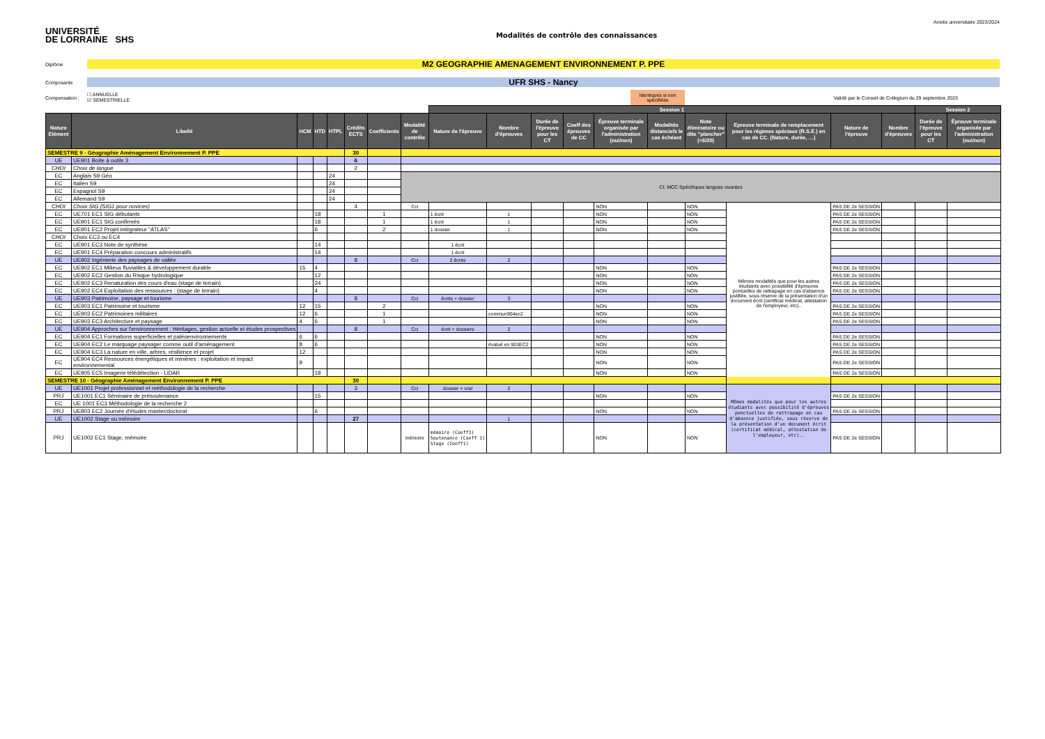UNIVERSITÉ
DE LORRAINE SHS
Modalités de contrôle des connaissances
Année universitaire 2023/2024
Diplôme
M2 GEOGRAPHIE AMENAGEMENT ENVIRONNEMENT P. PPE
Composante
UFR SHS - Nancy
Compensation :
☐ ANNUELLE
☑ SEMESTRIELLE
Identiques si non spécifiées
Validé par le Conseil de Collegium du 29 septembre 2023
| | | | | | | | | Session 1 | | | | | | | | | | Session 2 | |
| Nature Elément | Libellé | HCM | HTD | HTPL | Crédits ECTS | Coefficients | Modalité de contrôle | Nature de l'épreuve | Nombre d'épreuves | Durée de l'épreuve pour les CT | Coeff des épreuves de CC | Épreuve terminale organisée par l'administration (oui/non) | Modalités distanciels le cas échéant | Note éliminatoire ou dite "plancher" (<6/20) | Epreuve terminale de remplacement pour les régimes spéciaux (R.S.E.) en cas de CC. (Nature, durée, …) | Nature de l'épreuve | Nombre d'épreuves | Durée de l'épreuve pour les CT | Épreuve terminale organisée par l'administration (oui/non) |
| SEMESTRE 9 - Géographie Aménagement Environnement P. PPE | | | | | 30 | | | | | | | | | | | | | | |
| UE | UE901 Boite à outils 3 | | | | 6 | | | | | | | | | | | | | | |
| CHOI | Choix de langue | | | | 2 | | | | | | | | | | | | | | |
| EC | Anglais S9 Géo | | | 24 | | | Cf. MCC Spécifiques langues vivantes | | | | | | | | | | | | |
| EC | Italien S9 | | | 24 | | | | | | | | | | | | | | | |
| EC | Espagnol S9 | | | 24 | | | | | | | | | | | | | | | |
| EC | Allemand S9 | | | 24 | | | | | | | | | | | | | | | |
| CHOI | Choix SIG (SIG1 pour novices) | | | | 4 | | Cci | | | | | NON | | NON | Mêmes modalités que pour les autres étudiants avec possibilité d'épreuves pontuelles de rattrapage en cas d'absence justifiée, sous réserve de la présentation d'un document écrit (certificat médical, attestation de l'employeur, etc).. | PAS DE 2e SESSION | | | |
| EC | UE701 EC1 SIG débutants | | 18 | | | 1 | | 1 écrit | 1 | | | NON | | NON | | PAS DE 2e SESSION | | | |
| EC | UE901 EC1 SIG confirmés | | 18 | | | 1 | | 1 écrit | 1 | | | NON | | NON | | PAS DE 2e SESSION | | | |
| EC | UE901 EC2 Projet intégrateur "ATLAS" | | 6 | | | 2 | | 1 dossier | 1 | | | NON | | NON | | PAS DE 2e SESSION | | | |
| CHOI | Choix EC3 ou EC4 | | | | | | | | | | | | | | | | | | |
| EC | UE901 EC3 Note de synthèse | | 14 | | | | | 1 écrit | | | | | | | | | | | |
| EC | UE901 EC4 Préparation concours administratifs | | 14 | | | | | 1 écrit | | | | | | | | | | | |
| UE | UE902 Ingénierie des paysages de vallée | | | | 8 | | Cci | 2 écrits | 2 | | | | | | | | | | |
| EC | UE902 EC1 Milieux fluviatiles & développement durable | 15 | 4 | | | | | | | | | NON | | NON | | PAS DE 2e SESSION | | | |
| EC | UE902 EC2 Gestion du Risque hydrologique | | 12 | | | | | | | | | NON | | NON | | PAS DE 2e SESSION | | | |
| EC | UE902 EC3 Renaturation des cours d'eau (stage de terrain) | | 24 | | | | | | | | | NON | | NON | | PAS DE 2e SESSION | | | |
| EC | UE902 EC4 Exploitation des ressources : (stage de terrain) | | 4 | | | | | | | | | NON | | NON | | PAS DE 2e SESSION | | | |
| UE | UE903 Patrimoine, paysage et tourisme | | | | 8 | | Cci | écrits + dossier | 3 | | | | | | | | | | |
| EC | UE903 EC1 Patrimoine et tourisme | 12 | 15 | | | 2 | | | | | | NON | | NON | | PAS DE 2e SESSION | | | |
| EC | UE903 EC2 Patrimoines militaires | 12 | 6 | | | 1 | | | commun904ec2 | | | NON | | NON | | PAS DE 2e SESSION | | | |
| EC | UE903 EC3 Architecture et paysage | 4 | 6 | | | 1 | | | | | | NON | | NON | | PAS DE 2e SESSION | | | |
| UE | UE904 Approches sur l'environnement : Héritages, gestion actuelle et études prospectives | | | | 8 | | Cci | écrit + dossiers | 2 | | | | | | | | | | |
| EC | UE904 EC1 Formations superficielles et paléoenvironnements | 6 | 6 | | | | | | | | | NON | | NON | | PAS DE 2e SESSION | | | |
| EC | UE904 EC2 Le marquage paysager comme outil d'aménagement | 8 | 6 | | | | | | évalué en 903EC2 | | | NON | | NON | | PAS DE 2e SESSION | | | |
| EC | UE904 EC3 La nature en ville, arbres, résilience et projet | 12 | | | | | | | | | | NON | | NON | | PAS DE 2e SESSION | | | |
| EC | UE904 EC4 Ressources énergétiques et minières : exploitation et impact environnemental | 9 | | | | | | | | | | NON | | NON | | PAS DE 2e SESSION | | | |
| EC | UE905 EC5 Imagerie télédétection - LiDAR | | 18 | | | | | | | | | NON | | NON | | PAS DE 2e SESSION | | | |
| SEMESTRE 10 - Géographie Aménagement Environnement P. PPE | | | | | 30 | | | | | | | | | | | | | | |
| UE | UE1001 Projet professionnel et méthodologie de la recherche | | | | 3 | | Cci | dossier + oral | 2 | | | | | | Mêmes modalités que pour les autres étudiants avec possibilité d'épreuves ponctuelles de rattrapage en cas d'absence justifiée, sous réserve de la présentation d'un document écrit (certificat médical, attestation de l'employeur, etc).. | | | | |
| PRJ | UE1001 EC1 Séminaire de présoutenance | | 15 | | | | | | | | | NON | | NON | | PAS DE 2e SESSION | | | |
| EC | UE 1001 EC3 Méthodologie de la recherche 2 | | | | | | | | | | | | | | | | | | |
| PRJ | UE803 EC2 Journée d'études master/doctorat | | 6 | | | | | | | | | NON | | NON | | PAS DE 2e SESSION | | | |
| UE | UE1002 Stage ou mémoire | | | | 27 | | | | 1 | | | | | | | | | | |
| PRJ | UE1002 EC1 Stage, mémoire | | | | | | mémoire | mémoire (Coeff3) Soutenance (Coeff 1) Stage (Coeff1) | | | | NON | | NON | | PAS DE 2e SESSION | | | |